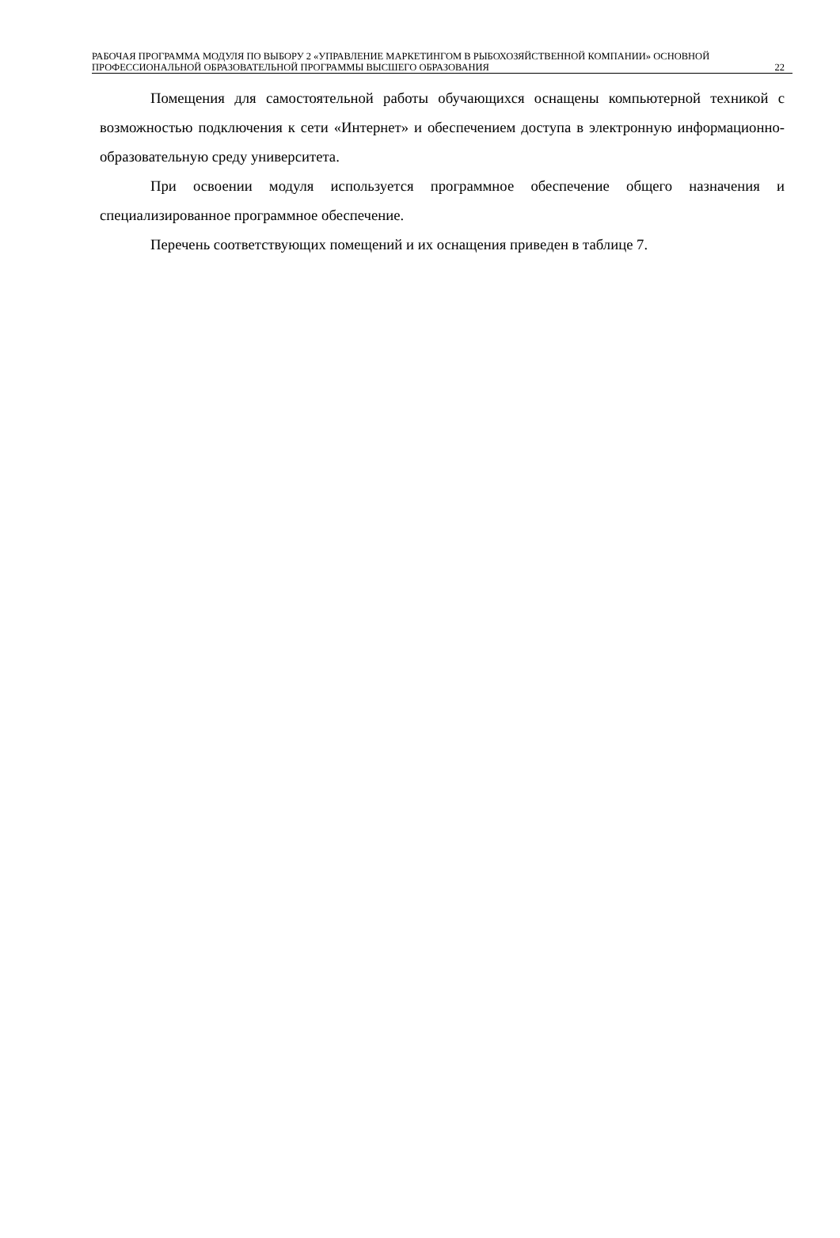РАБОЧАЯ ПРОГРАММА МОДУЛЯ ПО ВЫБОРУ 2 «УПРАВЛЕНИЕ МАРКЕТИНГОМ В РЫБОХОЗЯЙСТВЕННОЙ КОМПАНИИ» ОСНОВНОЙ ПРОФЕССИОНАЛЬНОЙ ОБРАЗОВАТЕЛЬНОЙ ПРОГРАММЫ ВЫСШЕГО ОБРАЗОВАНИЯ
22
Помещения для самостоятельной работы обучающихся оснащены компьютерной техникой с возможностью подключения к сети «Интернет» и обеспечением доступа в электронную информационно-образовательную среду университета.
При освоении модуля используется программное обеспечение общего назначения и специализированное программное обеспечение.
Перечень соответствующих помещений и их оснащения приведен в таблице 7.